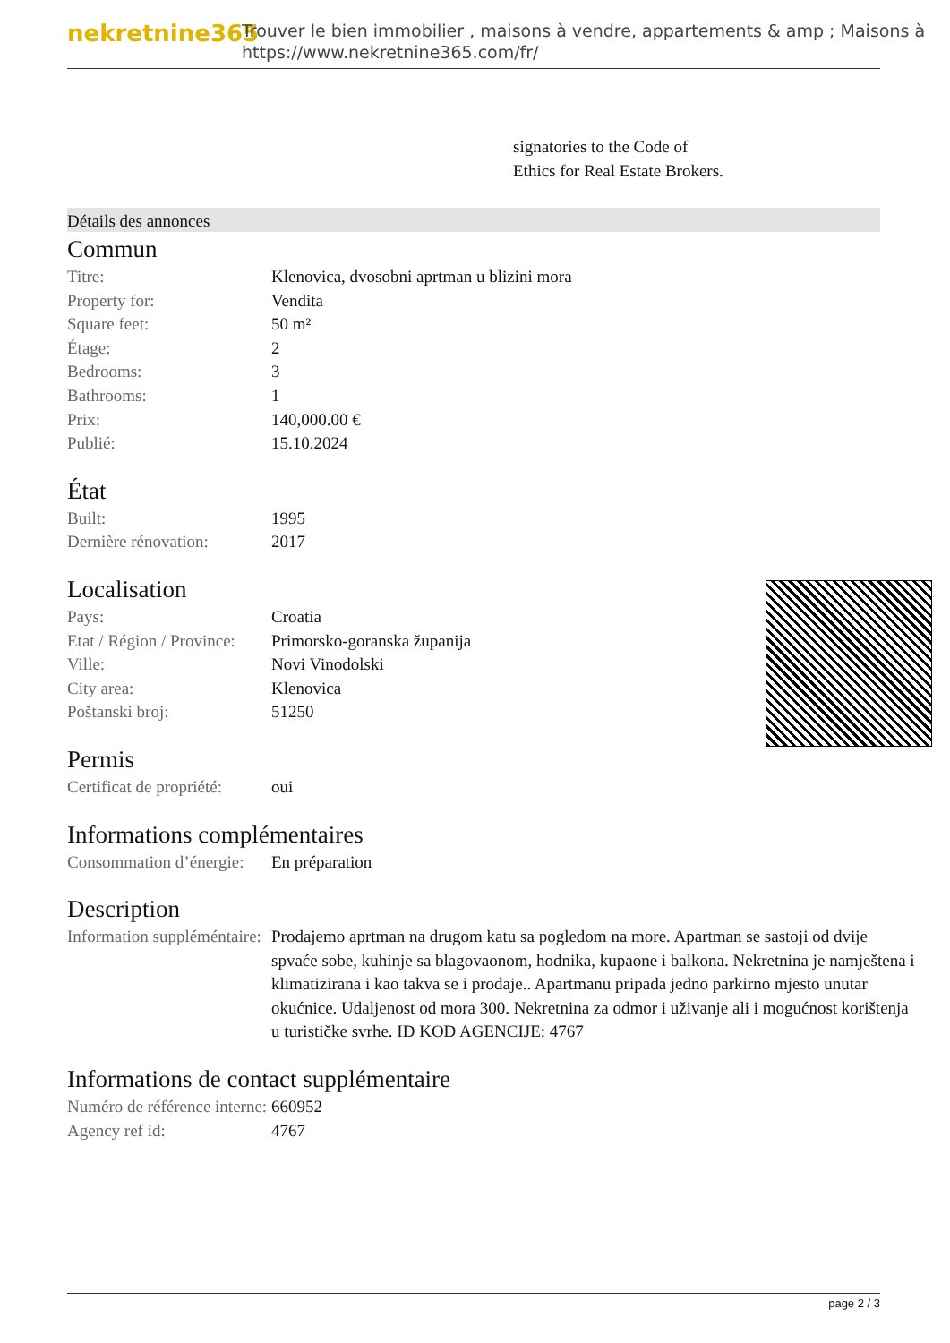nekretnine365
Trouver le bien immobilier , maisons à vendre, appartements & amp ; Maisons à
https://www.nekretnine365.com/fr/
signatories to the Code of
Ethics for Real Estate Brokers.
Détails des annonces
Commun
| Titre: | Klenovica, dvosobni aprtman u blizini mora |
| Property for: | Vendita |
| Square feet: | 50 m² |
| Étage: | 2 |
| Bedrooms: | 3 |
| Bathrooms: | 1 |
| Prix: | 140,000.00 € |
| Publié: | 15.10.2024 |
État
| Built: | 1995 |
| Dernière rénovation: | 2017 |
Localisation
| Pays: | Croatia |
| Etat / Région / Province: | Primorsko-goranska županija |
| Ville: | Novi Vinodolski |
| City area: | Klenovica |
| Poštanski broj: | 51250 |
Permis
| Certificat de propriété: | oui |
Informations complémentaires
| Consommation d’énergie: | En préparation |
Description
| Information suppléméntaire: | Prodajemo aprtman na drugom katu sa pogledom na more. Apartman se sastoji od dvije spvaće sobe, kuhinje sa blagovaonom, hodnika, kupaone i balkona. Nekretnina je namještena i klimatizirana i kao takva se i prodaje.. Apartmanu pripada jedno parkirno mjesto unutar okućnice. Udaljenost od mora 300. Nekretnina za odmor i uživanje ali i mogućnost korištenja u turističke svrhe. ID KOD AGENCIJE: 4767 |
Informations de contact supplémentaire
| Numéro de référence interne: | 660952 |
| Agency ref id: | 4767 |
page 2 / 3